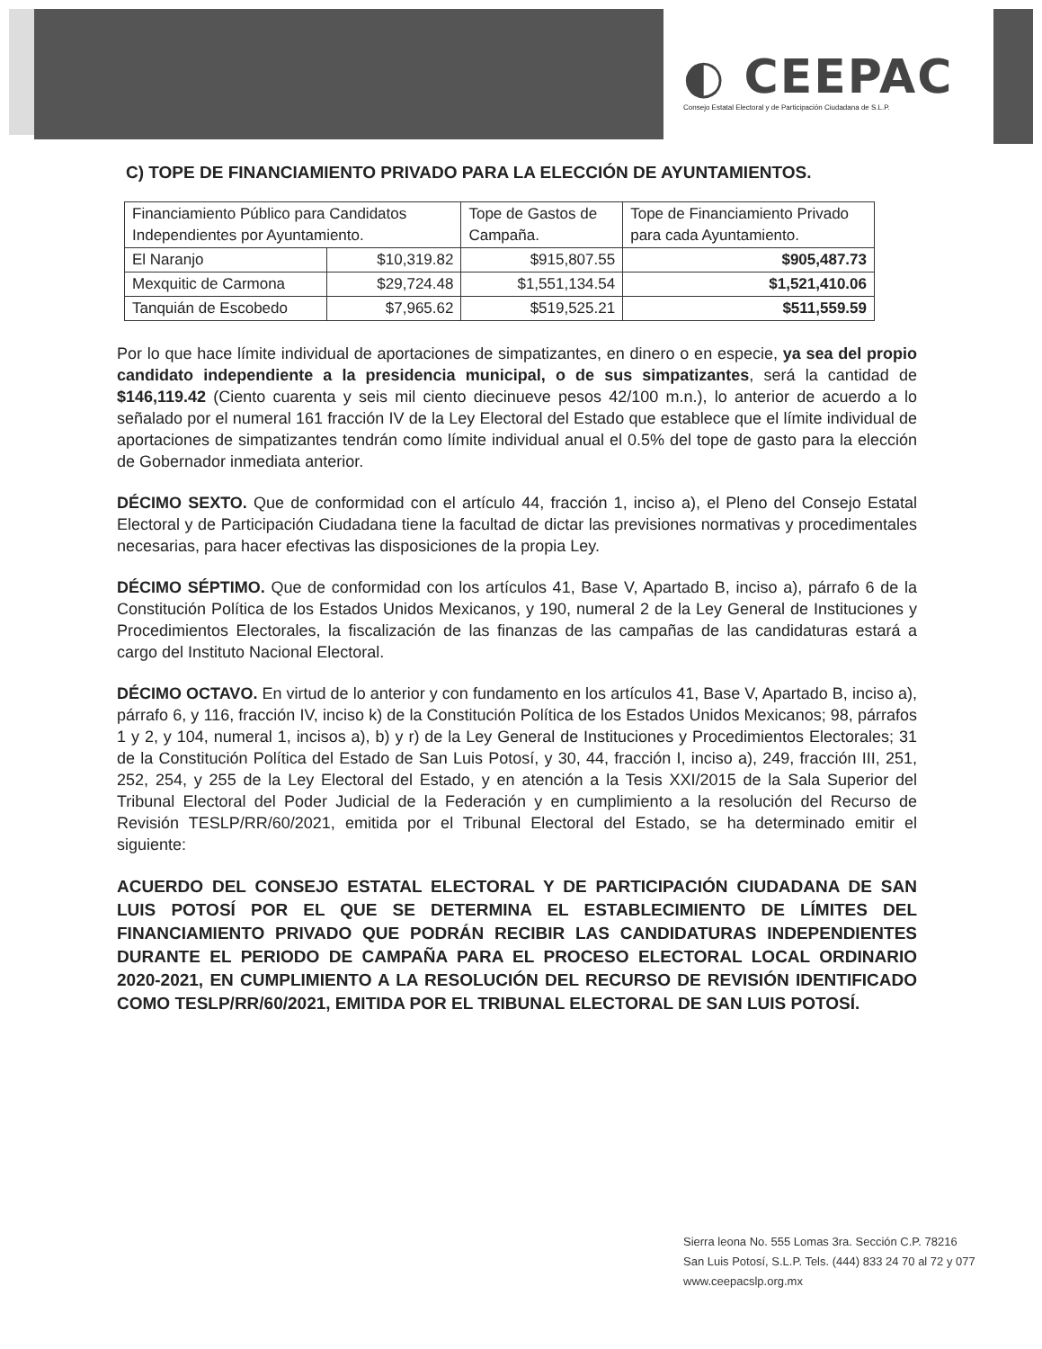◐ CEEPAC
Consejo Estatal Electoral y de Participación Ciudadana de S.L.P.
C) TOPE DE FINANCIAMIENTO PRIVADO PARA LA ELECCIÓN DE AYUNTAMIENTOS.
| Financiamiento Público para Candidatos Independientes por Ayuntamiento. | | Tope de Gastos de Campaña. | Tope de Financiamiento Privado para cada Ayuntamiento. |
| El Naranjo | $10,319.82 | $915,807.55 | $905,487.73 |
| Mexquitic de Carmona | $29,724.48 | $1,551,134.54 | $1,521,410.06 |
| Tanquián de Escobedo | $7,965.62 | $519,525.21 | $511,559.59 |
Por lo que hace límite individual de aportaciones de simpatizantes, en dinero o en especie, ya sea del propio candidato independiente a la presidencia municipal, o de sus simpatizantes, será la cantidad de $146,119.42 (Ciento cuarenta y seis mil ciento diecinueve pesos 42/100 m.n.), lo anterior de acuerdo a lo señalado por el numeral 161 fracción IV de la Ley Electoral del Estado que establece que el límite individual de aportaciones de simpatizantes tendrán como límite individual anual el 0.5% del tope de gasto para la elección de Gobernador inmediata anterior.
DÉCIMO SEXTO. Que de conformidad con el artículo 44, fracción 1, inciso a), el Pleno del Consejo Estatal Electoral y de Participación Ciudadana tiene la facultad de dictar las previsiones normativas y procedimentales necesarias, para hacer efectivas las disposiciones de la propia Ley.
DÉCIMO SÉPTIMO. Que de conformidad con los artículos 41, Base V, Apartado B, inciso a), párrafo 6 de la Constitución Política de los Estados Unidos Mexicanos, y 190, numeral 2 de la Ley General de Instituciones y Procedimientos Electorales, la fiscalización de las finanzas de las campañas de las candidaturas estará a cargo del Instituto Nacional Electoral.
DÉCIMO OCTAVO. En virtud de lo anterior y con fundamento en los artículos 41, Base V, Apartado B, inciso a), párrafo 6, y 116, fracción IV, inciso k) de la Constitución Política de los Estados Unidos Mexicanos; 98, párrafos 1 y 2, y 104, numeral 1, incisos a), b) y r) de la Ley General de Instituciones y Procedimientos Electorales; 31 de la Constitución Política del Estado de San Luis Potosí, y 30, 44, fracción I, inciso a), 249, fracción III, 251, 252, 254, y 255 de la Ley Electoral del Estado, y en atención a la Tesis XXI/2015 de la Sala Superior del Tribunal Electoral del Poder Judicial de la Federación y en cumplimiento a la resolución del Recurso de Revisión TESLP/RR/60/2021, emitida por el Tribunal Electoral del Estado, se ha determinado emitir el siguiente:
ACUERDO DEL CONSEJO ESTATAL ELECTORAL Y DE PARTICIPACIÓN CIUDADANA DE SAN LUIS POTOSÍ POR EL QUE SE DETERMINA EL ESTABLECIMIENTO DE LÍMITES DEL FINANCIAMIENTO PRIVADO QUE PODRÁN RECIBIR LAS CANDIDATURAS INDEPENDIENTES DURANTE EL PERIODO DE CAMPAÑA PARA EL PROCESO ELECTORAL LOCAL ORDINARIO 2020-2021, EN CUMPLIMIENTO A LA RESOLUCIÓN DEL RECURSO DE REVISIÓN IDENTIFICADO COMO TESLP/RR/60/2021, EMITIDA POR EL TRIBUNAL ELECTORAL DE SAN LUIS POTOSÍ.
Sierra leona No. 555 Lomas 3ra. Sección C.P. 78216
San Luis Potosí, S.L.P. Tels. (444) 833 24 70 al 72 y 077
www.ceepacslp.org.mx